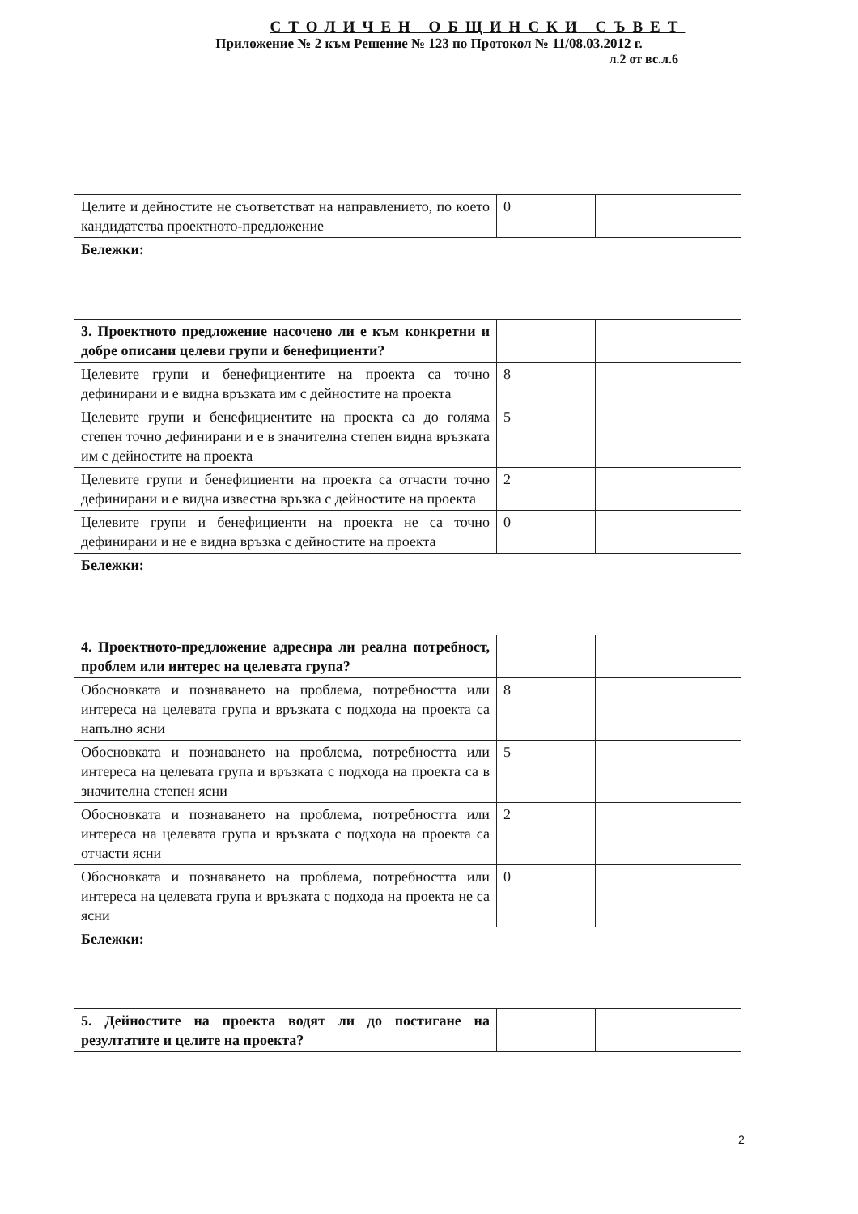СТОЛИЧЕН ОБЩИНСКИ СЪВЕТ
Приложение № 2 към Решение № 123 по Протокол № 11/08.03.2012 г.
л.2 от вс.л.6
| Целите и дейностите не съответстват на направлението, по което кандидатства проектното-предложение | 0 | |
| Бележки: | | |
| 3. Проектното предложение насочено ли е към конкретни и добре описани целеви групи и бенефициенти? | | |
| Целевите групи и бенефициентите на проекта са точно дефинирани и е видна връзката им с дейностите на проекта | 8 | |
| Целевите групи и бенефициентите на проекта са до голяма степен точно дефинирани и е в значителна степен видна връзката им с дейностите на проекта | 5 | |
| Целевите групи и бенефициенти на проекта са отчасти точно дефинирани и е видна известна връзка с дейностите на проекта | 2 | |
| Целевите групи и бенефициенти на проекта не са точно дефинирани и не е видна връзка с дейностите на проекта | 0 | |
| Бележки: | | |
| 4. Проектното-предложение адресира ли реална потребност, проблем или интерес на целевата група? | | |
| Обосновката и познаването на проблема, потребността или интереса на целевата група и връзката с подхода на проекта са напълно ясни | 8 | |
| Обосновката и познаването на проблема, потребността или интереса на целевата група и връзката с подхода на проекта са в значителна степен ясни | 5 | |
| Обосновката и познаването на проблема, потребността или интереса на целевата група и връзката с подхода на проекта са отчасти ясни | 2 | |
| Обосновката и познаването на проблема, потребността или интереса на целевата група и връзката с подхода на проекта не са ясни | 0 | |
| Бележки: | | |
| 5. Дейностите на проекта водят ли до постигане на резултатите и целите на проекта? | | |
2